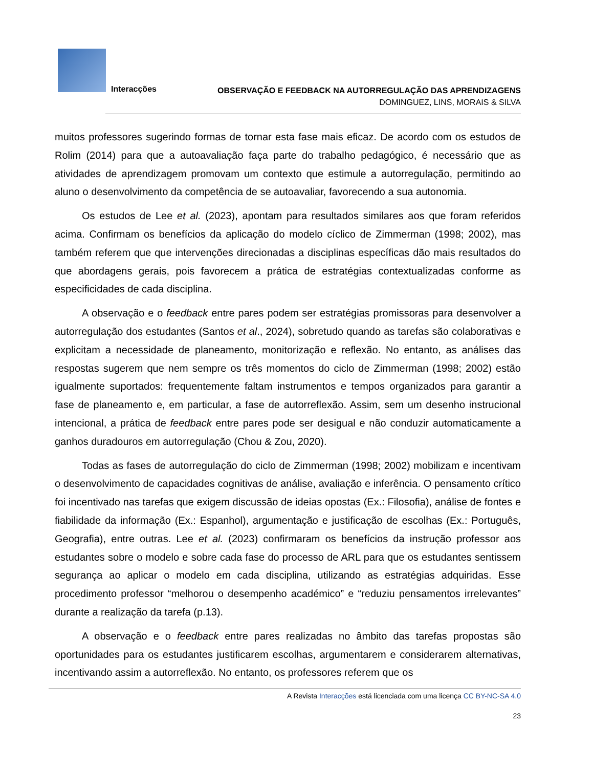Interacções
OBSERVAÇÃO E FEEDBACK NA AUTORREGULAÇÃO DAS APRENDIZAGENS
DOMINGUEZ, LINS, MORAIS & SILVA
muitos professores sugerindo formas de tornar esta fase mais eficaz. De acordo com os estudos de Rolim (2014) para que a autoavaliação faça parte do trabalho pedagógico, é necessário que as atividades de aprendizagem promovam um contexto que estimule a autorregulação, permitindo ao aluno o desenvolvimento da competência de se autoavaliar, favorecendo a sua autonomia.
Os estudos de Lee et al. (2023), apontam para resultados similares aos que foram referidos acima. Confirmam os benefícios da aplicação do modelo cíclico de Zimmerman (1998; 2002), mas também referem que que intervenções direcionadas a disciplinas específicas dão mais resultados do que abordagens gerais, pois favorecem a prática de estratégias contextualizadas conforme as especificidades de cada disciplina.
A observação e o feedback entre pares podem ser estratégias promissoras para desenvolver a autorregulação dos estudantes (Santos et al., 2024), sobretudo quando as tarefas são colaborativas e explicitam a necessidade de planeamento, monitorização e reflexão. No entanto, as análises das respostas sugerem que nem sempre os três momentos do ciclo de Zimmerman (1998; 2002) estão igualmente suportados: frequentemente faltam instrumentos e tempos organizados para garantir a fase de planeamento e, em particular, a fase de autorreflexão. Assim, sem um desenho instrucional intencional, a prática de feedback entre pares pode ser desigual e não conduzir automaticamente a ganhos duradouros em autorregulação (Chou & Zou, 2020).
Todas as fases de autorregulação do ciclo de Zimmerman (1998; 2002) mobilizam e incentivam o desenvolvimento de capacidades cognitivas de análise, avaliação e inferência. O pensamento crítico foi incentivado nas tarefas que exigem discussão de ideias opostas (Ex.: Filosofia), análise de fontes e fiabilidade da informação (Ex.: Espanhol), argumentação e justificação de escolhas (Ex.: Português, Geografia), entre outras. Lee et al. (2023) confirmaram os benefícios da instrução professor aos estudantes sobre o modelo e sobre cada fase do processo de ARL para que os estudantes sentissem segurança ao aplicar o modelo em cada disciplina, utilizando as estratégias adquiridas. Esse procedimento professor “melhorou o desempenho académico” e “reduziu pensamentos irrelevantes” durante a realização da tarefa (p.13).
A observação e o feedback entre pares realizadas no âmbito das tarefas propostas são oportunidades para os estudantes justificarem escolhas, argumentarem e considerarem alternativas, incentivando assim a autorreflexão. No entanto, os professores referem que os
A Revista Interacções está licenciada com uma licença CC BY-NC-SA 4.0
23